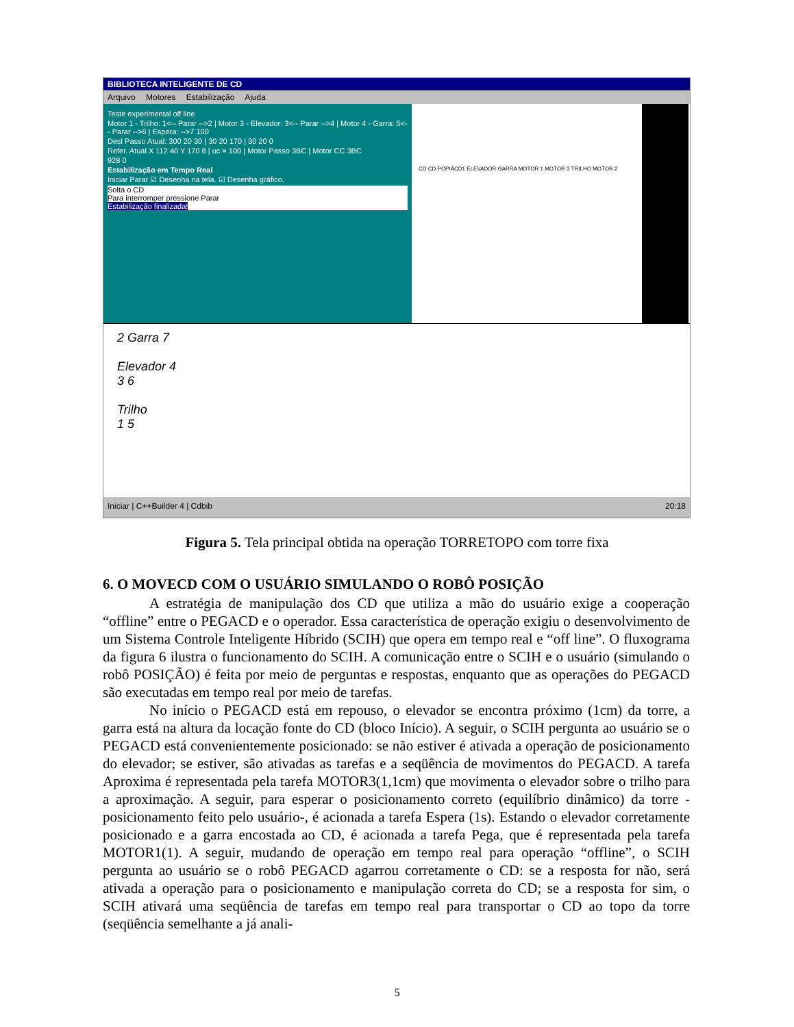BIBLIOTECA INTELIGENTE DE CD
Arquivo Motores Estabilização Ajuda
Teste experimental off line
Motor 1 - Trilho: 1<-- Parar -->2 | Motor 3 - Elevador: 3<-- Parar -->4 | Motor 4 - Garra: 5<-- Parar -->6 | Espera: -->7 100
Desl Passo Atual: 300 20 30 | 30 20 170 | 30 20 0
Refer. Atual X 112 40 Y 170 8 | uc = 100 | Motor Passo 3BC | Motor CC 3BC
928 0
Estabilização em Tempo Real
Iniciar Parar ☑ Desenha na tela. ☑ Desenha gráfico.
Solta o CD
Para interromper pressione Parar
Estabilização finalizada!
CD CD POPIACD1 ELEVADOR GARRA MOTOR 1 MOTOR 3 TRILHO MOTOR 2
2 Garra 7
Elevador 4
3 6
Trilho
1 5
Iniciar | C++Builder 4 | Cdbib 20:18
Figura 5. Tela principal obtida na operação TORRETOPO com torre fixa
6. O MOVECD COM O USUÁRIO SIMULANDO O ROBÔ POSIÇÃO
A estratégia de manipulação dos CD que utiliza a mão do usuário exige a cooperação “offline” entre o PEGACD e o operador. Essa característica de operação exigiu o desenvolvimento de um Sistema Controle Inteligente Híbrido (SCIH) que opera em tempo real e “off line”. O fluxograma da figura 6 ilustra o funcionamento do SCIH. A comunicação entre o SCIH e o usuário (simulando o robô POSIÇÃO) é feita por meio de perguntas e respostas, enquanto que as operações do PEGACD são executadas em tempo real por meio de tarefas.
No início o PEGACD está em repouso, o elevador se encontra próximo (1cm) da torre, a garra está na altura da locação fonte do CD (bloco Início). A seguir, o SCIH pergunta ao usuário se o PEGACD está convenientemente posicionado: se não estiver é ativada a operação de posicionamento do elevador; se estiver, são ativadas as tarefas e a seqüência de movimentos do PEGACD. A tarefa Aproxima é representada pela tarefa MOTOR3(1,1cm) que movimenta o elevador sobre o trilho para a aproximação. A seguir, para esperar o posicionamento correto (equilíbrio dinâmico) da torre -posicionamento feito pelo usuário-, é acionada a tarefa Espera (1s). Estando o elevador corretamente posicionado e a garra encostada ao CD, é acionada a tarefa Pega, que é representada pela tarefa MOTOR1(1). A seguir, mudando de operação em tempo real para operação “offline”, o SCIH pergunta ao usuário se o robô PEGACD agarrou corretamente o CD: se a resposta for não, será ativada a operação para o posicionamento e manipulação correta do CD; se a resposta for sim, o SCIH ativará uma seqüência de tarefas em tempo real para transportar o CD ao topo da torre (seqüência semelhante a já anali-
5